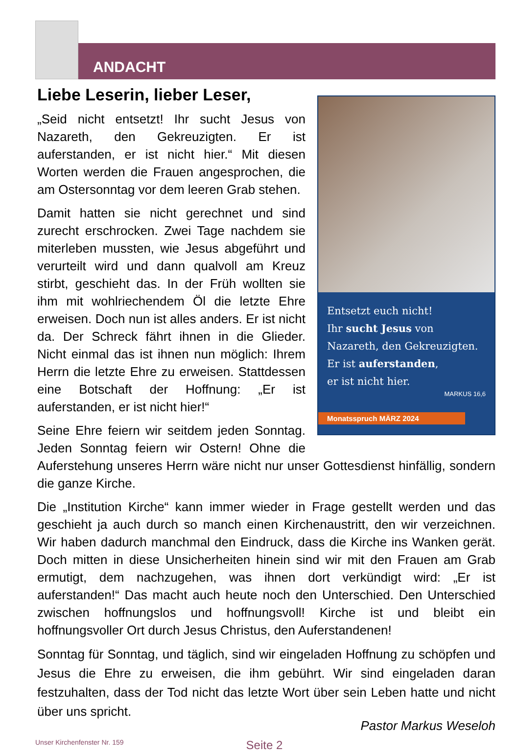ANDACHT
Liebe Leserin, lieber Leser,
Entsetzt euch nicht!
Ihr sucht Jesus von
Nazareth, den Gekreuzigten.
Er ist auferstanden,
er ist nicht hier.
MARKUS 16,6
Monatsspruch MÄRZ 2024
„Seid nicht entsetzt! Ihr sucht Jesus von Nazareth, den Gekreuzigten. Er ist auferstanden, er ist nicht hier.“ Mit diesen Worten werden die Frauen angesprochen, die am Ostersonntag vor dem leeren Grab stehen.
Damit hatten sie nicht gerechnet und sind zurecht erschrocken. Zwei Tage nachdem sie miterleben mussten, wie Jesus abgeführt und verurteilt wird und dann qualvoll am Kreuz stirbt, geschieht das. In der Früh wollten sie ihm mit wohlriechendem Öl die letzte Ehre erweisen. Doch nun ist alles anders. Er ist nicht da. Der Schreck fährt ihnen in die Glieder. Nicht einmal das ist ihnen nun möglich: Ihrem Herrn die letzte Ehre zu erweisen. Stattdessen eine Botschaft der Hoffnung: „Er ist auferstanden, er ist nicht hier!“
Seine Ehre feiern wir seitdem jeden Sonntag. Jeden Sonntag feiern wir Ostern! Ohne die Auferstehung unseres Herrn wäre nicht nur unser Gottesdienst hinfällig, sondern die ganze Kirche.
Die „Institution Kirche“ kann immer wieder in Frage gestellt werden und das geschieht ja auch durch so manch einen Kirchenaustritt, den wir verzeichnen. Wir haben dadurch manchmal den Eindruck, dass die Kirche ins Wanken gerät. Doch mitten in diese Unsicherheiten hinein sind wir mit den Frauen am Grab ermutigt, dem nachzugehen, was ihnen dort verkündigt wird: „Er ist auferstanden!“ Das macht auch heute noch den Unterschied. Den Unterschied zwischen hoffnungslos und hoffnungsvoll! Kirche ist und bleibt ein hoffnungsvoller Ort durch Jesus Christus, den Auferstandenen!
Sonntag für Sonntag, und täglich, sind wir eingeladen Hoffnung zu schöpfen und Jesus die Ehre zu erweisen, die ihm gebührt. Wir sind eingeladen daran festzuhalten, dass der Tod nicht das letzte Wort über sein Leben hatte und nicht über uns spricht.
Pastor Markus Weseloh
Unser Kirchenfenster Nr. 159 Seite 2